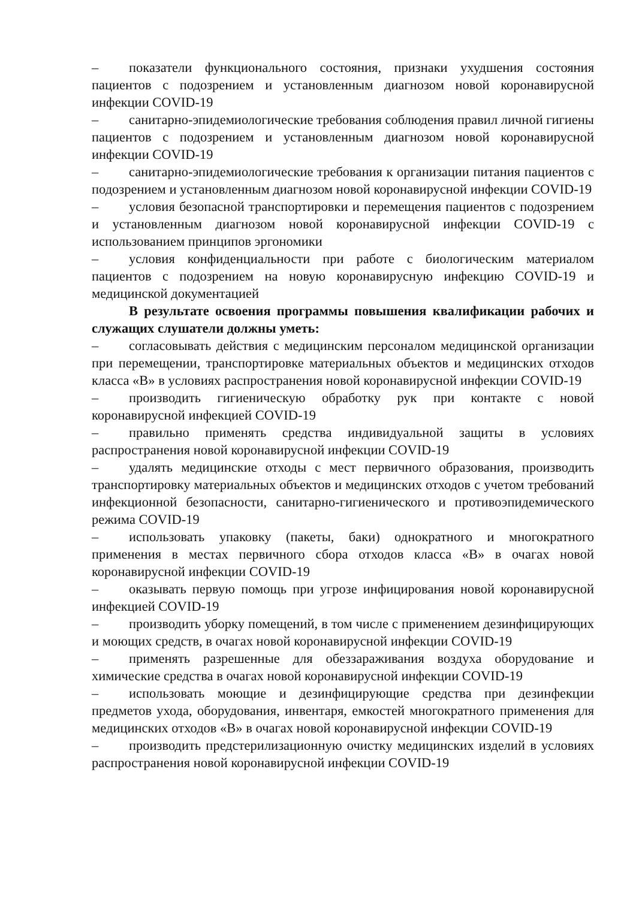– показатели функционального состояния, признаки ухудшения состояния пациентов с подозрением и установленным диагнозом новой коронавирусной инфекции COVID-19
– санитарно-эпидемиологические требования соблюдения правил личной гигиены пациентов с подозрением и установленным диагнозом новой коронавирусной инфекции COVID-19
– санитарно-эпидемиологические требования к организации питания пациентов с подозрением и установленным диагнозом новой коронавирусной инфекции COVID-19
– условия безопасной транспортировки и перемещения пациентов с подозрением и установленным диагнозом новой коронавирусной инфекции COVID-19 с использованием принципов эргономики
– условия конфиденциальности при работе с биологическим материалом пациентов с подозрением на новую коронавирусную инфекцию COVID-19 и медицинской документацией
В результате освоения программы повышения квалификации рабочих и служащих слушатели должны уметь:
– согласовывать действия с медицинским персоналом медицинской организации при перемещении, транспортировке материальных объектов и медицинских отходов класса «В» в условиях распространения новой коронавирусной инфекции COVID-19
– производить гигиеническую обработку рук при контакте с новой коронавирусной инфекцией COVID-19
– правильно применять средства индивидуальной защиты в условиях распространения новой коронавирусной инфекции COVID-19
– удалять медицинские отходы с мест первичного образования, производить транспортировку материальных объектов и медицинских отходов с учетом требований инфекционной безопасности, санитарно-гигиенического и противоэпидемического режима COVID-19
– использовать упаковку (пакеты, баки) однократного и многократного применения в местах первичного сбора отходов класса «В» в очагах новой коронавирусной инфекции COVID-19
– оказывать первую помощь при угрозе инфицирования новой коронавирусной инфекцией COVID-19
– производить уборку помещений, в том числе с применением дезинфицирующих и моющих средств, в очагах новой коронавирусной инфекции COVID-19
– применять разрешенные для обеззараживания воздуха оборудование и химические средства в очагах новой коронавирусной инфекции COVID-19
– использовать моющие и дезинфицирующие средства при дезинфекции предметов ухода, оборудования, инвентаря, емкостей многократного применения для медицинских отходов «В» в очагах новой коронавирусной инфекции COVID-19
– производить предстерилизационную очистку медицинских изделий в условиях распространения новой коронавирусной инфекции COVID-19